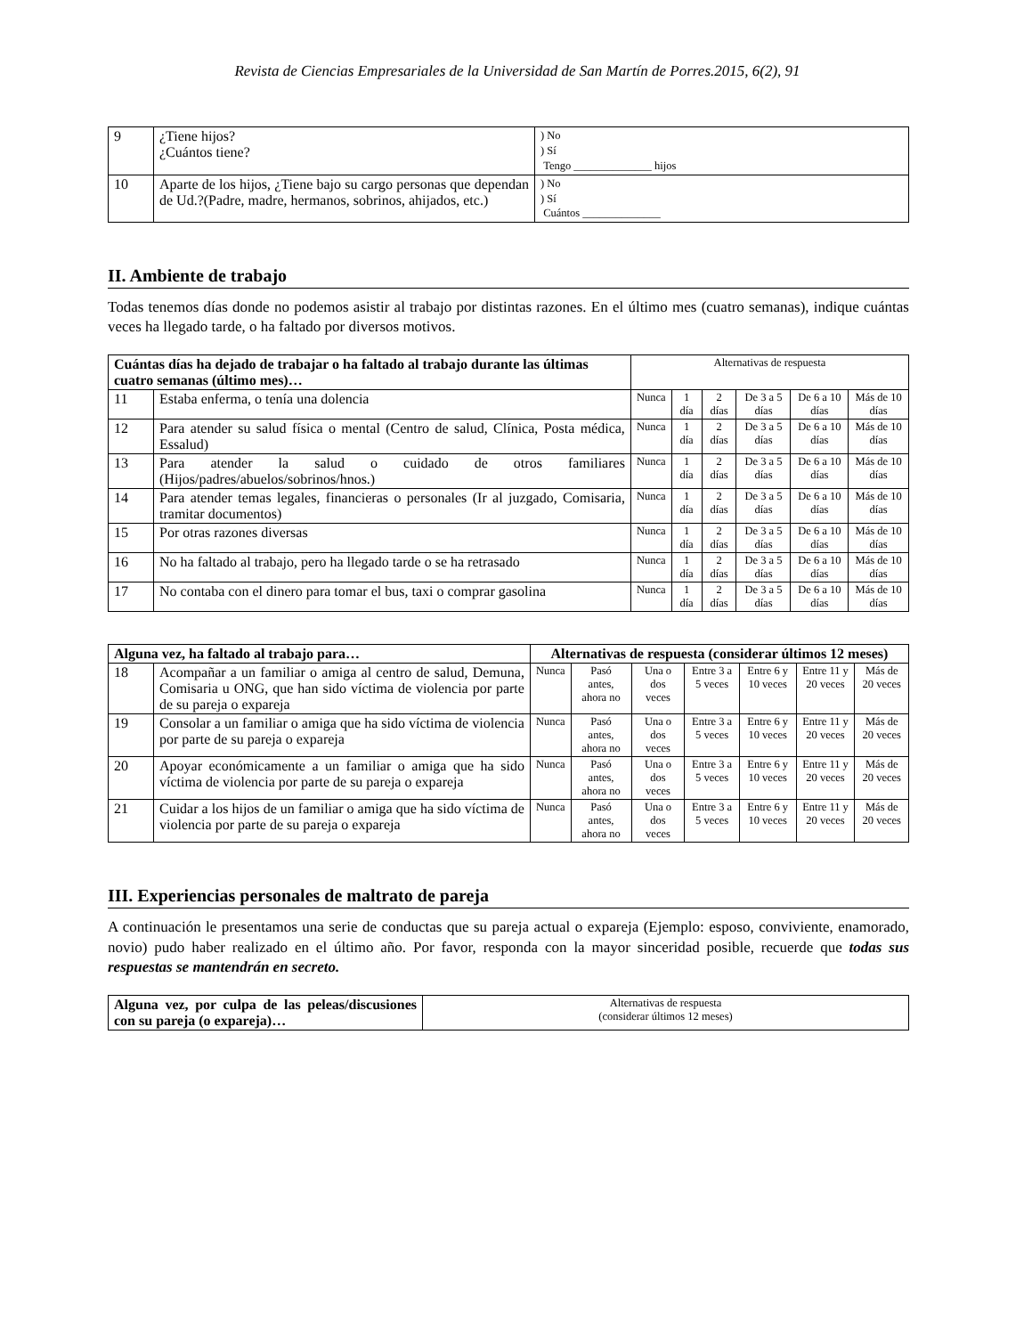Revista de Ciencias Empresariales de la Universidad de San Martín de Porres.2015, 6(2), 91
| 9 | ¿Tiene hijos? ¿Cuántos tiene? | ) No ) Sí Tengo ______________ hijos |
| 10 | Aparte de los hijos, ¿Tiene bajo su cargo personas que dependan de Ud.?(Padre, madre, hermanos, sobrinos, ahijados, etc.) | ) No ) Sí Cuántos ______________ |
II. Ambiente de trabajo
Todas tenemos días donde no podemos asistir al trabajo por distintas razones. En el último mes (cuatro semanas), indique cuántas veces ha llegado tarde, o ha faltado por diversos motivos.
| Cuántas días ha dejado de trabajar o ha faltado al trabajo durante las últimas cuatro semanas (último mes)… | | Alternativas de respuesta | | | | | |
| 11 | Estaba enferma, o tenía una dolencia | Nunca | 1 día | 2 días | De 3 a 5 días | De 6 a 10 días | Más de 10 días |
| 12 | Para atender su salud física o mental (Centro de salud, Clínica, Posta médica, Essalud) | Nunca | 1 día | 2 días | De 3 a 5 días | De 6 a 10 días | Más de 10 días |
| 13 | Para atender la salud o cuidado de otros familiares (Hijos/padres/abuelos/sobrinos/hnos.) | Nunca | 1 día | 2 días | De 3 a 5 días | De 6 a 10 días | Más de 10 días |
| 14 | Para atender temas legales, financieras o personales (Ir al juzgado, Comisaria, tramitar documentos) | Nunca | 1 día | 2 días | De 3 a 5 días | De 6 a 10 días | Más de 10 días |
| 15 | Por otras razones diversas | Nunca | 1 día | 2 días | De 3 a 5 días | De 6 a 10 días | Más de 10 días |
| 16 | No ha faltado al trabajo, pero ha llegado tarde o se ha retrasado | Nunca | 1 día | 2 días | De 3 a 5 días | De 6 a 10 días | Más de 10 días |
| 17 | No contaba con el dinero para tomar el bus, taxi o comprar gasolina | Nunca | 1 día | 2 días | De 3 a 5 días | De 6 a 10 días | Más de 10 días |
| Alguna vez, ha faltado al trabajo para… | | Alternativas de respuesta (considerar últimos 12 meses) | | | | | | |
| --- | --- | --- | --- | --- | --- | --- | --- | --- |
| 18 | Acompañar a un familiar o amiga al centro de salud, Demuna, Comisaria u ONG, que han sido víctima de violencia por parte de su pareja o expareja | Nunca | Pasó antes, ahora no | Una o dos veces | Entre 3 a 5 veces | Entre 6 y 10 veces | Entre 11 y 20 veces | Más de 20 veces |
| 19 | Consolar a un familiar o amiga que ha sido víctima de violencia por parte de su pareja o expareja | Nunca | Pasó antes, ahora no | Una o dos veces | Entre 3 a 5 veces | Entre 6 y 10 veces | Entre 11 y 20 veces | Más de 20 veces |
| 20 | Apoyar económicamente a un familiar o amiga que ha sido víctima de violencia por parte de su pareja o expareja | Nunca | Pasó antes, ahora no | Una o dos veces | Entre 3 a 5 veces | Entre 6 y 10 veces | Entre 11 y 20 veces | Más de 20 veces |
| 21 | Cuidar a los hijos de un familiar o amiga que ha sido víctima de violencia por parte de su pareja o expareja | Nunca | Pasó antes, ahora no | Una o dos veces | Entre 3 a 5 veces | Entre 6 y 10 veces | Entre 11 y 20 veces | Más de 20 veces |
III. Experiencias personales de maltrato de pareja
A continuación le presentamos una serie de conductas que su pareja actual o expareja (Ejemplo: esposo, conviviente, enamorado, novio) pudo haber realizado en el último año. Por favor, responda con la mayor sinceridad posible, recuerde que todas sus respuestas se mantendrán en secreto.
| Alguna vez, por culpa de las peleas/discusiones con su pareja (o expareja)… | Alternativas de respuesta (considerar últimos 12 meses) |